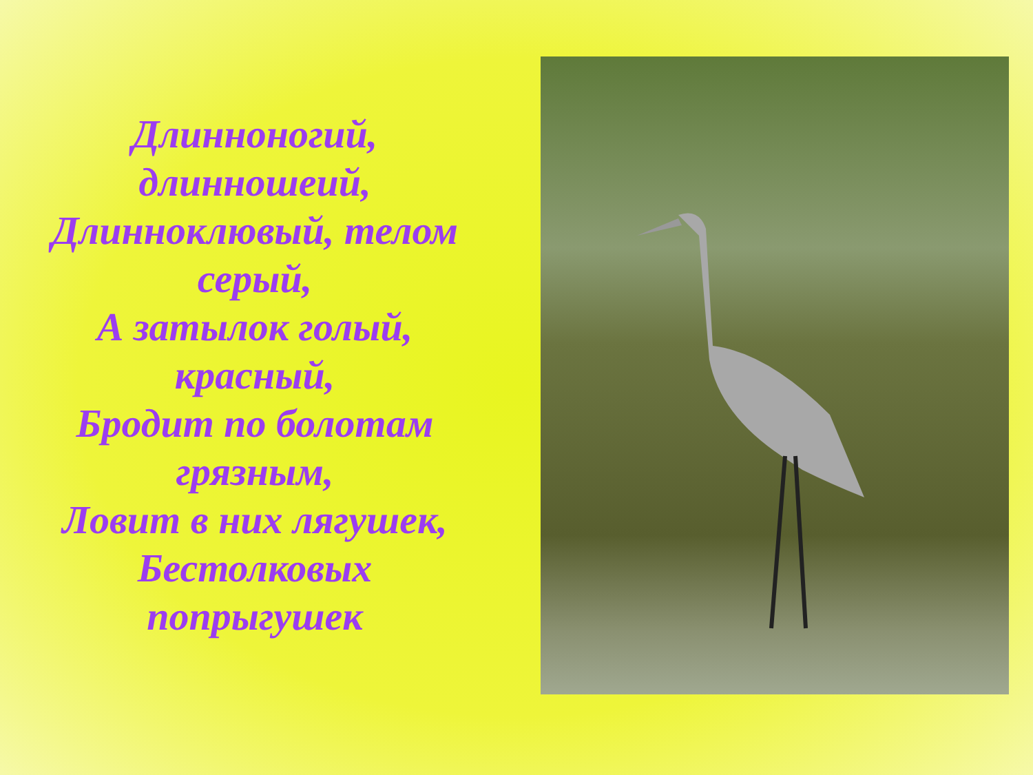Длинноногий,
длинношеий,
Длинноклювый, телом
серый,
А затылок голый,
красный,
Бродит по болотам
грязным,
Ловит в них лягушек,
Бестолковых
попрыгушек